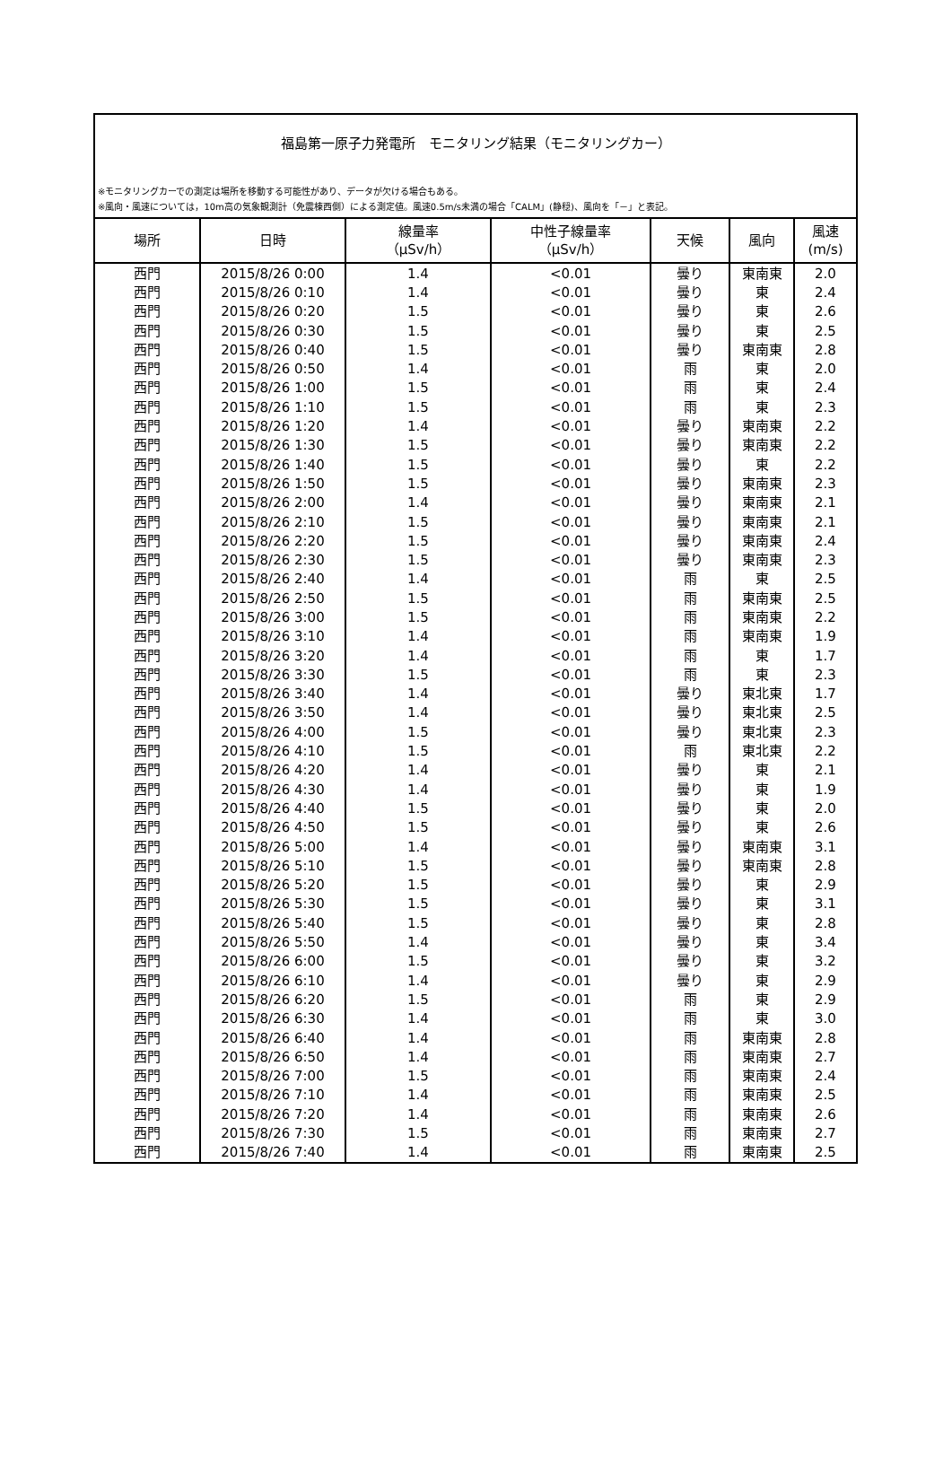福島第一原子力発電所　モニタリング結果（モニタリングカー）
※モニタリングカーでの測定は場所を移動する可能性があり、データが欠ける場合もある。
※風向・風速については，10m高の気象観測計（免震棟西側）による測定値。風速0.5m/s未満の場合「CALM」(静穏)、風向を「－」と表記。
| 場所 | 日時 | 線量率 （μSv/h） | 中性子線量率 （μSv/h） | 天候 | 風向 | 風速 (m/s) |
| --- | --- | --- | --- | --- | --- | --- |
| 西門 | 2015/8/26 0:00 | 1.4 | <0.01 | 曇り | 東南東 | 2.0 |
| 西門 | 2015/8/26 0:10 | 1.4 | <0.01 | 曇り | 東 | 2.4 |
| 西門 | 2015/8/26 0:20 | 1.5 | <0.01 | 曇り | 東 | 2.6 |
| 西門 | 2015/8/26 0:30 | 1.5 | <0.01 | 曇り | 東 | 2.5 |
| 西門 | 2015/8/26 0:40 | 1.5 | <0.01 | 曇り | 東南東 | 2.8 |
| 西門 | 2015/8/26 0:50 | 1.4 | <0.01 | 雨 | 東 | 2.0 |
| 西門 | 2015/8/26 1:00 | 1.5 | <0.01 | 雨 | 東 | 2.4 |
| 西門 | 2015/8/26 1:10 | 1.5 | <0.01 | 雨 | 東 | 2.3 |
| 西門 | 2015/8/26 1:20 | 1.4 | <0.01 | 曇り | 東南東 | 2.2 |
| 西門 | 2015/8/26 1:30 | 1.5 | <0.01 | 曇り | 東南東 | 2.2 |
| 西門 | 2015/8/26 1:40 | 1.5 | <0.01 | 曇り | 東 | 2.2 |
| 西門 | 2015/8/26 1:50 | 1.5 | <0.01 | 曇り | 東南東 | 2.3 |
| 西門 | 2015/8/26 2:00 | 1.4 | <0.01 | 曇り | 東南東 | 2.1 |
| 西門 | 2015/8/26 2:10 | 1.5 | <0.01 | 曇り | 東南東 | 2.1 |
| 西門 | 2015/8/26 2:20 | 1.5 | <0.01 | 曇り | 東南東 | 2.4 |
| 西門 | 2015/8/26 2:30 | 1.5 | <0.01 | 曇り | 東南東 | 2.3 |
| 西門 | 2015/8/26 2:40 | 1.4 | <0.01 | 雨 | 東 | 2.5 |
| 西門 | 2015/8/26 2:50 | 1.5 | <0.01 | 雨 | 東南東 | 2.5 |
| 西門 | 2015/8/26 3:00 | 1.5 | <0.01 | 雨 | 東南東 | 2.2 |
| 西門 | 2015/8/26 3:10 | 1.4 | <0.01 | 雨 | 東南東 | 1.9 |
| 西門 | 2015/8/26 3:20 | 1.4 | <0.01 | 雨 | 東 | 1.7 |
| 西門 | 2015/8/26 3:30 | 1.5 | <0.01 | 雨 | 東 | 2.3 |
| 西門 | 2015/8/26 3:40 | 1.4 | <0.01 | 曇り | 東北東 | 1.7 |
| 西門 | 2015/8/26 3:50 | 1.4 | <0.01 | 曇り | 東北東 | 2.5 |
| 西門 | 2015/8/26 4:00 | 1.5 | <0.01 | 曇り | 東北東 | 2.3 |
| 西門 | 2015/8/26 4:10 | 1.5 | <0.01 | 雨 | 東北東 | 2.2 |
| 西門 | 2015/8/26 4:20 | 1.4 | <0.01 | 曇り | 東 | 2.1 |
| 西門 | 2015/8/26 4:30 | 1.4 | <0.01 | 曇り | 東 | 1.9 |
| 西門 | 2015/8/26 4:40 | 1.5 | <0.01 | 曇り | 東 | 2.0 |
| 西門 | 2015/8/26 4:50 | 1.5 | <0.01 | 曇り | 東 | 2.6 |
| 西門 | 2015/8/26 5:00 | 1.4 | <0.01 | 曇り | 東南東 | 3.1 |
| 西門 | 2015/8/26 5:10 | 1.5 | <0.01 | 曇り | 東南東 | 2.8 |
| 西門 | 2015/8/26 5:20 | 1.5 | <0.01 | 曇り | 東 | 2.9 |
| 西門 | 2015/8/26 5:30 | 1.5 | <0.01 | 曇り | 東 | 3.1 |
| 西門 | 2015/8/26 5:40 | 1.5 | <0.01 | 曇り | 東 | 2.8 |
| 西門 | 2015/8/26 5:50 | 1.4 | <0.01 | 曇り | 東 | 3.4 |
| 西門 | 2015/8/26 6:00 | 1.5 | <0.01 | 曇り | 東 | 3.2 |
| 西門 | 2015/8/26 6:10 | 1.4 | <0.01 | 曇り | 東 | 2.9 |
| 西門 | 2015/8/26 6:20 | 1.5 | <0.01 | 雨 | 東 | 2.9 |
| 西門 | 2015/8/26 6:30 | 1.4 | <0.01 | 雨 | 東 | 3.0 |
| 西門 | 2015/8/26 6:40 | 1.4 | <0.01 | 雨 | 東南東 | 2.8 |
| 西門 | 2015/8/26 6:50 | 1.4 | <0.01 | 雨 | 東南東 | 2.7 |
| 西門 | 2015/8/26 7:00 | 1.5 | <0.01 | 雨 | 東南東 | 2.4 |
| 西門 | 2015/8/26 7:10 | 1.4 | <0.01 | 雨 | 東南東 | 2.5 |
| 西門 | 2015/8/26 7:20 | 1.4 | <0.01 | 雨 | 東南東 | 2.6 |
| 西門 | 2015/8/26 7:30 | 1.5 | <0.01 | 雨 | 東南東 | 2.7 |
| 西門 | 2015/8/26 7:40 | 1.4 | <0.01 | 雨 | 東南東 | 2.5 |